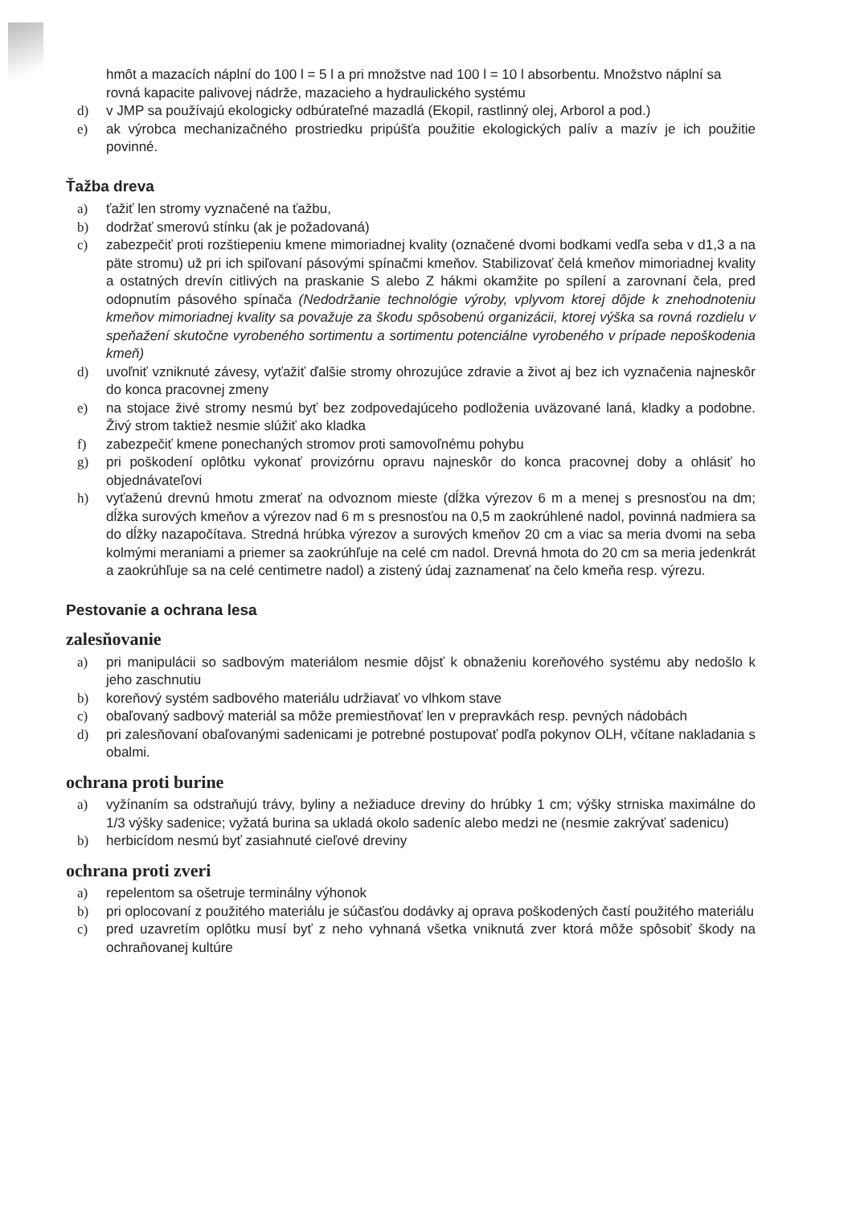hmôt a mazacích náplní do 100 l = 5 l a pri množstve nad 100 l = 10 l absorbentu. Množstvo náplní sa rovná kapacite palivovej nádrže, mazacieho a hydraulického systému
d) v JMP sa používajú ekologicky odbúrateľné mazadlá (Ekopil, rastlinný olej, Arborol a pod.)
e) ak výrobca mechanizačného prostriedku pripúšťa použitie ekologických palív a mazív je ich použitie povinné.
Ťažba dreva
a) ťažiť len stromy vyznačené na ťažbu,
b) dodržať smerovú stínku (ak je požadovaná)
c) zabezpečiť proti rozštiepeniu kmene mimoriadnej kvality (označené dvomi bodkami vedľa seba v d1,3 a na päte stromu) už pri ich spiľovaní pásovými spínačmi kmeňov. Stabilizovať čelá kmeňov mimoriadnej kvality a ostatných drevín citlivých na praskanie S alebo Z hákmi okamžite po spílení a zarovnaní čela, pred odopnutím pásového spínača (Nedodržanie technológie výroby, vplyvom ktorej dôjde k znehodnoteniu kmeňov mimoriadnej kvality sa považuje za škodu spôsobenú organizácii, ktorej výška sa rovná rozdielu v speňažení skutočne vyrobeného sortimentu a sortimentu potenciálne vyrobeného v prípade nepoškodenia kmeň)
d) uvoľniť vzniknuté závesy, vyťažiť ďalšie stromy ohrozujúce zdravie a život aj bez ich vyznačenia najneskôr do konca pracovnej zmeny
e) na stojace živé stromy nesmú byť bez zodpovedajúceho podloženia uväzované laná, kladky a podobne. Živý strom taktiež nesmie slúžiť ako kladka
f) zabezpečiť kmene ponechaných stromov proti samovoľnému pohybu
g) pri poškodení oplôtku vykonať provizórnu opravu najneskôr do konca pracovnej doby a ohlásiť ho objednávateľovi
h) vyťaženú drevnú hmotu zmerať na odvoznom mieste (dĺžka výrezov 6 m a menej s presnosťou na dm; dĺžka surových kmeňov a výrezov nad 6 m s presnosťou na 0,5 m zaokrúhlené nadol, povinná nadmiera sa do dĺžky nazapočítava. Stredná hrúbka výrezov a surových kmeňov 20 cm a viac sa meria dvomi na seba kolmými meraniami a priemer sa zaokrúhľuje na celé cm nadol. Drevná hmota do 20 cm sa meria jedenkrát a zaokrúhľuje sa na celé centimetre nadol) a zistený údaj zaznamenať na čelo kmeňa resp. výrezu.
Pestovanie a ochrana lesa
zalesňovanie
a) pri manipulácii so sadbovým materiálom nesmie dôjsť k obnaženiu koreňového systému aby nedošlo k jeho zaschnutiu
b) koreňový systém sadbového materiálu udržiavať vo vlhkom stave
c) obaľovaný sadbový materiál sa môže premiestňovať len v prepravkách resp. pevných nádobách
d) pri zalesňovaní obaľovanými sadenicami je potrebné postupovať podľa pokynov OLH, včítane nakladania s obalmi.
ochrana proti burine
a) vyžínaním sa odstraňujú trávy, byliny a nežiaduce dreviny do hrúbky 1 cm; výšky strniska maximálne do 1/3 výšky sadenice; vyžatá burina sa ukladá okolo sadeníc alebo medzi ne (nesmie zakrývať sadenicu)
b) herbicídom nesmú byť zasiahnuté cieľové dreviny
ochrana proti zveri
a) repelentom sa ošetruje terminálny výhonok
b) pri oplocovaní z použitého materiálu je súčasťou dodávky aj oprava poškodených častí použitého materiálu
c) pred uzavretím oplôtku musí byť z neho vyhnaná všetka vniknutá zver ktorá môže spôsobiť škody na ochraňovanej kultúre